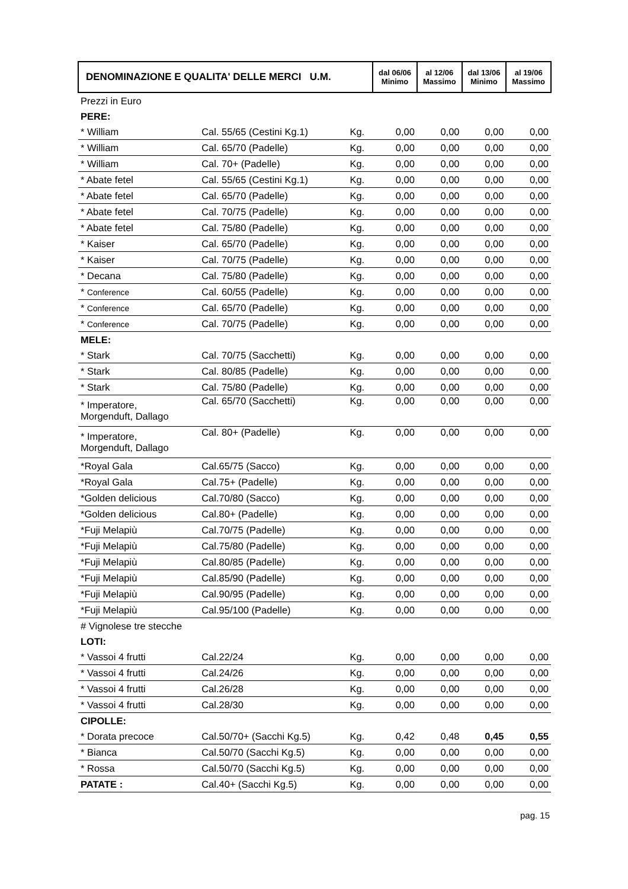| DENOMINAZIONE E QUALITA' DELLE MERCI U.M. | | | dal 06/06 Minimo | al 12/06 Massimo | dal 13/06 Minimo | al 19/06 Massimo |
| Prezzi in Euro | | | | | | |
| PERE: | | | | | | |
| * William | Cal. 55/65 (Cestini Kg.1) | Kg. | 0,00 | 0,00 | 0,00 | 0,00 |
| * William | Cal. 65/70 (Padelle) | Kg. | 0,00 | 0,00 | 0,00 | 0,00 |
| * William | Cal. 70+ (Padelle) | Kg. | 0,00 | 0,00 | 0,00 | 0,00 |
| * Abate fetel | Cal. 55/65 (Cestini Kg.1) | Kg. | 0,00 | 0,00 | 0,00 | 0,00 |
| * Abate fetel | Cal. 65/70 (Padelle) | Kg. | 0,00 | 0,00 | 0,00 | 0,00 |
| * Abate fetel | Cal. 70/75 (Padelle) | Kg. | 0,00 | 0,00 | 0,00 | 0,00 |
| * Abate fetel | Cal. 75/80 (Padelle) | Kg. | 0,00 | 0,00 | 0,00 | 0,00 |
| * Kaiser | Cal. 65/70 (Padelle) | Kg. | 0,00 | 0,00 | 0,00 | 0,00 |
| * Kaiser | Cal. 70/75 (Padelle) | Kg. | 0,00 | 0,00 | 0,00 | 0,00 |
| * Decana | Cal. 75/80 (Padelle) | Kg. | 0,00 | 0,00 | 0,00 | 0,00 |
| * Conference | Cal. 60/55 (Padelle) | Kg. | 0,00 | 0,00 | 0,00 | 0,00 |
| * Conference | Cal. 65/70 (Padelle) | Kg. | 0,00 | 0,00 | 0,00 | 0,00 |
| * Conference | Cal. 70/75 (Padelle) | Kg. | 0,00 | 0,00 | 0,00 | 0,00 |
| MELE: | | | | | | |
| * Stark | Cal. 70/75 (Sacchetti) | Kg. | 0,00 | 0,00 | 0,00 | 0,00 |
| * Stark | Cal. 80/85 (Padelle) | Kg. | 0,00 | 0,00 | 0,00 | 0,00 |
| * Stark | Cal. 75/80 (Padelle) | Kg. | 0,00 | 0,00 | 0,00 | 0,00 |
| * Imperatore, Morgenduft, Dallago | Cal. 65/70 (Sacchetti) | Kg. | 0,00 | 0,00 | 0,00 | 0,00 |
| * Imperatore, Morgenduft, Dallago | Cal. 80+ (Padelle) | Kg. | 0,00 | 0,00 | 0,00 | 0,00 |
| *Royal Gala | Cal.65/75 (Sacco) | Kg. | 0,00 | 0,00 | 0,00 | 0,00 |
| *Royal Gala | Cal.75+ (Padelle) | Kg. | 0,00 | 0,00 | 0,00 | 0,00 |
| *Golden delicious | Cal.70/80 (Sacco) | Kg. | 0,00 | 0,00 | 0,00 | 0,00 |
| *Golden delicious | Cal.80+ (Padelle) | Kg. | 0,00 | 0,00 | 0,00 | 0,00 |
| *Fuji Melapiù | Cal.70/75 (Padelle) | Kg. | 0,00 | 0,00 | 0,00 | 0,00 |
| *Fuji Melapiù | Cal.75/80 (Padelle) | Kg. | 0,00 | 0,00 | 0,00 | 0,00 |
| *Fuji Melapiù | Cal.80/85 (Padelle) | Kg. | 0,00 | 0,00 | 0,00 | 0,00 |
| *Fuji Melapiù | Cal.85/90 (Padelle) | Kg. | 0,00 | 0,00 | 0,00 | 0,00 |
| *Fuji Melapiù | Cal.90/95 (Padelle) | Kg. | 0,00 | 0,00 | 0,00 | 0,00 |
| *Fuji Melapiù | Cal.95/100 (Padelle) | Kg. | 0,00 | 0,00 | 0,00 | 0,00 |
| # Vignolese tre stecche | | | | | | |
| LOTI: | | | | | | |
| * Vassoi 4 frutti | Cal.22/24 | Kg. | 0,00 | 0,00 | 0,00 | 0,00 |
| * Vassoi 4 frutti | Cal.24/26 | Kg. | 0,00 | 0,00 | 0,00 | 0,00 |
| * Vassoi 4 frutti | Cal.26/28 | Kg. | 0,00 | 0,00 | 0,00 | 0,00 |
| * Vassoi 4 frutti | Cal.28/30 | Kg. | 0,00 | 0,00 | 0,00 | 0,00 |
| CIPOLLE: | | | | | | |
| * Dorata precoce | Cal.50/70+ (Sacchi Kg.5) | Kg. | 0,42 | 0,48 | 0,45 | 0,55 |
| * Bianca | Cal.50/70 (Sacchi Kg.5) | Kg. | 0,00 | 0,00 | 0,00 | 0,00 |
| * Rossa | Cal.50/70 (Sacchi Kg.5) | Kg. | 0,00 | 0,00 | 0,00 | 0,00 |
| PATATE : | Cal.40+ (Sacchi Kg.5) | Kg. | 0,00 | 0,00 | 0,00 | 0,00 |
pag. 15